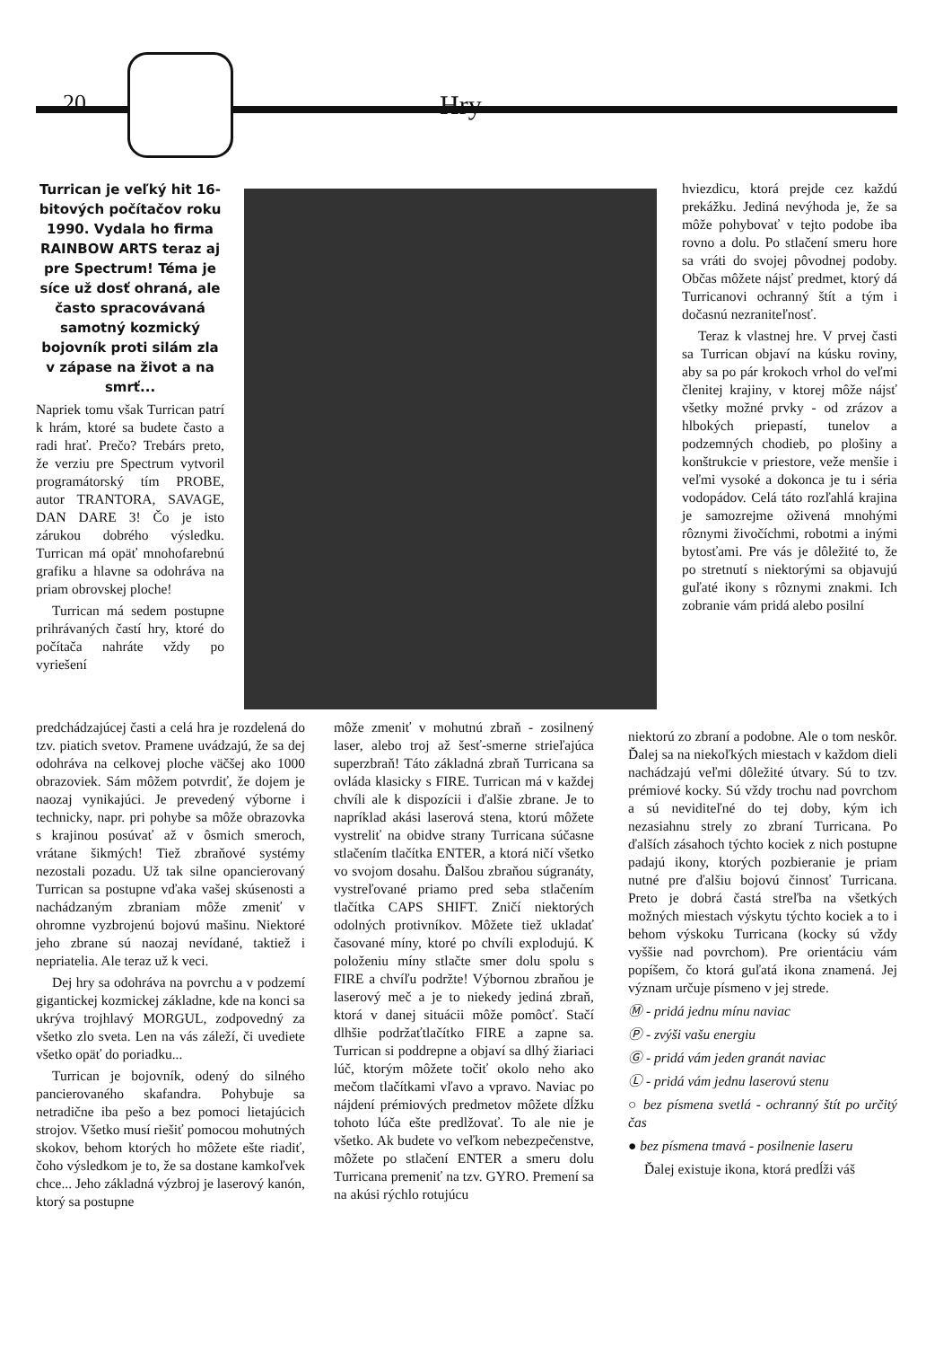20 Hry
Turrican je veľký hit 16-bitových počítačov roku 1990. Vydala ho firma RAINBOW ARTS teraz aj pre Spectrum! Téma je síce už dosť ohraná, ale často spracovávaná samotný kozmický bojovník proti silám zla v zápase na život a na smrť...
Napriek tomu však Turrican patrí k hrám, ktoré sa budete často a radi hrať. Prečo? Trebárs preto, že verziu pre Spectrum vytvoril programátorský tím PROBE, autor TRANTORA, SAVAGE, DAN DARE 3! Čo je isto zárukou dobrého výsledku. Turrican má opäť mnohofarebnú grafiku a hlavne sa odohráva na priam obrovskej ploche!
Turrican má sedem postupne prihrávaných častí hry, ktoré do počítača nahráte vždy po vyriešení
predchádzajúcej časti a celá hra je rozdelená do tzv. piatich svetov. Pramene uvádzajú, že sa dej odohráva na celkovej ploche väčšej ako 1000 obrazoviek. Sám môžem potvrdiť, že dojem je naozaj vynikajúci. Je prevedený výborne i technicky, napr. pri pohybe sa môže obrazovka s krajinou posúvať až v ôsmich smeroch, vrátane šikmých! Tiež zbraňové systémy nezostali pozadu. Už tak silne opancierovaný Turrican sa postupne vďaka vašej skúsenosti a nachádzaným zbraniam môže zmeniť v ohromne vyzbrojenú bojovú mašinu. Niektoré jeho zbrane sú naozaj nevídané, taktiež i nepriatelia. Ale teraz už k veci.
Dej hry sa odohráva na povrchu a v podzemí gigantickej kozmickej základne, kde na konci sa ukrýva trojhlavý MORGUL, zodpovedný za všetko zlo sveta. Len na vás záleží, či uvediete všetko opäť do poriadku...
Turrican je bojovník, odený do silného pancierovaného skafandra. Pohybuje sa netradične iba pešo a bez pomoci lietajúcich strojov. Všetko musí riešiť pomocou mohutných skokov, behom ktorých ho môžete ešte riadiť, čoho výsledkom je to, že sa dostane kamkoľvek chce... Jeho základná výzbroj je laserový kanón, ktorý sa postupne
môže zmeniť v mohutnú zbraň - zosilnený laser, alebo troj až šesť-smerne strieľajúca superzbraň! Táto základná zbraň Turricana sa ovláda klasicky s FIRE. Turrican má v každej chvíli ale k dispozícii i ďalšie zbrane. Je to napríklad akási laserová stena, ktorú môžete vystreliť na obidve strany Turricana súčasne stlačením tlačítka ENTER, a ktorá ničí všetko vo svojom dosahu. Ďalšou zbraňou súgranáty, vystreľované priamo pred seba stlačením tlačítka CAPS SHIFT. Zničí niektorých odolných protivníkov. Môžete tiež ukladať časované míny, ktoré po chvíli explodujú. K položeniu míny stlačte smer dolu spolu s FIRE a chvíľu podržte! Výbornou zbraňou je laserový meč a je to niekedy jediná zbraň, ktorá v danej situácii môže pomôcť. Stačí dlhšie podržaťtlačítko FIRE a zapne sa. Turrican si poddrepne a objaví sa dlhý žiariaci lúč, ktorým môžete točiť okolo neho ako mečom tlačítkami vľavo a vpravo. Naviac po nájdení prémiových predmetov môžete dĺžku tohoto lúča ešte predlžovať. To ale nie je všetko. Ak budete vo veľkom nebezpečenstve, môžete po stlačení ENTER a smeru dolu Turricana premeniť na tzv. GYRO. Premení sa na akúsi rýchlo rotujúcu
hviezdicu, ktorá prejde cez každú prekážku. Jediná nevýhoda je, že sa môže pohybovať v tejto podobe iba rovno a dolu. Po stlačení smeru hore sa vráti do svojej pôvodnej podoby. Občas môžete nájsť predmet, ktorý dá Turricanovi ochranný štít a tým i dočasnú nezraniteľnosť.
Teraz k vlastnej hre. V prvej časti sa Turrican objaví na kúsku roviny, aby sa po pár krokoch vrhol do veľmi členitej krajiny, v ktorej môže nájsť všetky možné prvky - od zrázov a hlbokých priepastí, tunelov a podzemných chodieb, po plošiny a konštrukcie v priestore, veže menšie i veľmi vysoké a dokonca je tu i séria vodopádov. Celá táto rozľahlá krajina je samozrejme oživená mnohými rôznymi živočíchmi, robotmi a inými bytosťami. Pre vás je dôležité to, že po stretnutí s niektorými sa objavujú guľaté ikony s rôznymi znakmi. Ich zobranie vám pridá alebo posilní
niektorú zo zbraní a podobne. Ale o tom neskôr. Ďalej sa na niekoľkých miestach v každom dieli nachádzajú veľmi dôležité útvary. Sú to tzv. prémiové kocky. Sú vždy trochu nad povrchom a sú neviditeľné do tej doby, kým ich nezasiahnu strely zo zbraní Turricana. Po ďalších zásahoch týchto kociek z nich postupne padajú ikony, ktorých pozbieranie je priam nutné pre ďalšiu bojovú činnosť Turricana. Preto je dobrá častá streľba na všetkých možných miestach výskytu týchto kociek a to i behom výskoku Turricana (kocky sú vždy vyššie nad povrchom). Pre orientáciu vám popíšem, čo ktorá guľatá ikona znamená. Jej význam určuje písmeno v jej strede.
Ⓜ - pridá jednu mínu naviac
Ⓟ - zvýši vašu energiu
Ⓖ - pridá vám jeden granát naviac
Ⓛ - pridá vám jednu laserovú stenu
○ bez písmena svetlá - ochranný štít po určitý čas
● bez písmena tmavá - posilnenie laseru
Ďalej existuje ikona, ktorá predĺži váš